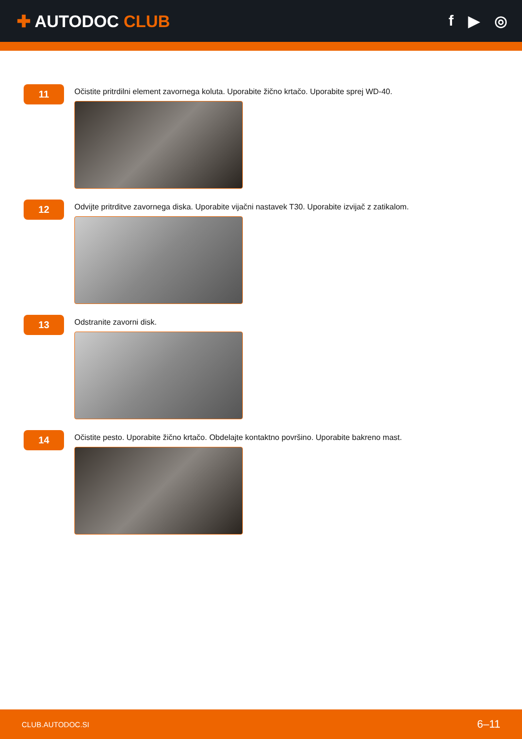✚ AUTODOC CLUB f ▶ ◎
11
Očistite pritrdilni element zavornega koluta. Uporabite žično krtačo. Uporabite sprej WD-40.
12
Odvijte pritrditve zavornega diska. Uporabite vijačni nastavek T30. Uporabite izvijač z zatikalom.
13
Odstranite zavorni disk.
14
Očistite pesto. Uporabite žično krtačo. Obdelajte kontaktno površino. Uporabite bakreno mast.
CLUB.AUTODOC.SI 6–11